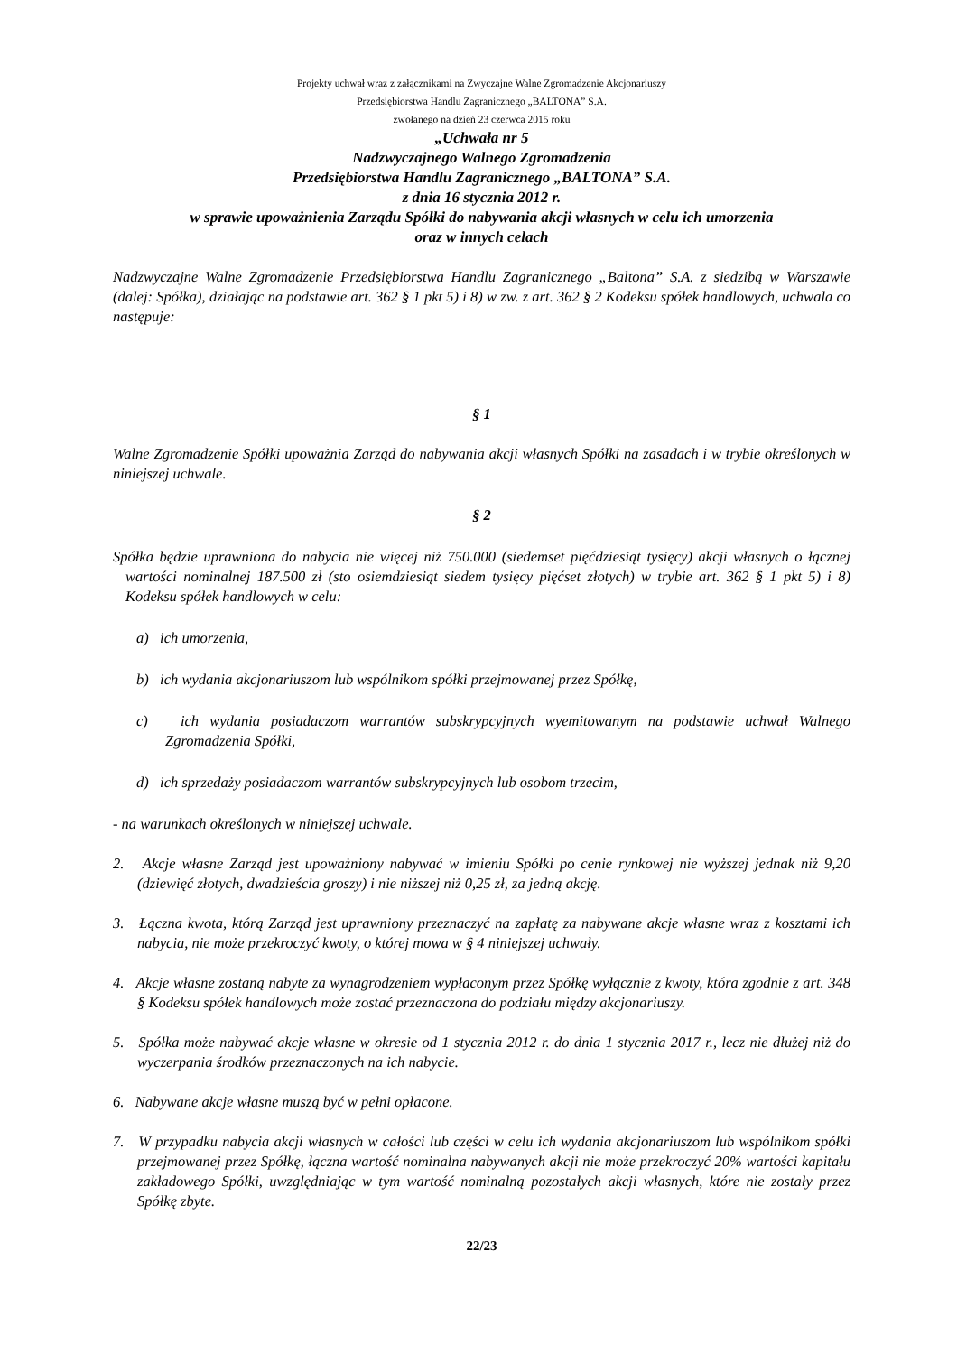Projekty uchwał wraz z załącznikami na Zwyczajne Walne Zgromadzenie Akcjonariuszy
Przedsiębiorstwa Handlu Zagranicznego „BALTONA” S.A.
zwołanego na dzień 23 czerwca 2015 roku
„Uchwała nr 5
Nadzwyczajnego Walnego Zgromadzenia
Przedsiębiorstwa Handlu Zagranicznego „BALTONA” S.A.
z dnia 16 stycznia 2012 r.
w sprawie upoważnienia Zarządu Spółki do nabywania akcji własnych w celu ich umorzenia
oraz w innych celach
Nadzwyczajne Walne Zgromadzenie Przedsiębiorstwa Handlu Zagranicznego „Baltona” S.A. z siedzibą w Warszawie (dalej: Spółka), działając na podstawie art. 362 § 1 pkt 5) i 8) w zw. z art. 362 § 2 Kodeksu spółek handlowych, uchwala co następuje:
§ 1
Walne Zgromadzenie Spółki upoważnia Zarząd do nabywania akcji własnych Spółki na zasadach i w trybie określonych w niniejszej uchwale.
§ 2
Spółka będzie uprawniona do nabycia nie więcej niż 750.000 (siedemset pięćdziesiąt tysięcy) akcji własnych o łącznej wartości nominalnej 187.500 zł (sto osiemdziesiąt siedem tysięcy pięćset złotych) w trybie art. 362 § 1 pkt 5) i 8) Kodeksu spółek handlowych w celu:
a) ich umorzenia,
b) ich wydania akcjonariuszom lub wspólnikom spółki przejmowanej przez Spółkę,
c) ich wydania posiadaczom warrantów subskrypcyjnych wyemitowanym na podstawie uchwał Walnego Zgromadzenia Spółki,
d) ich sprzedaży posiadaczom warrantów subskrypcyjnych lub osobom trzecim,
- na warunkach określonych w niniejszej uchwale.
2. Akcje własne Zarząd jest upoważniony nabywać w imieniu Spółki po cenie rynkowej nie wyższej jednak niż 9,20 (dziewięć złotych, dwadzieścia groszy) i nie niższej niż 0,25 zł, za jedną akcję.
3. Łączna kwota, którą Zarząd jest uprawniony przeznaczyć na zapłatę za nabywane akcje własne wraz z kosztami ich nabycia, nie może przekroczyć kwoty, o której mowa w § 4 niniejszej uchwały.
4. Akcje własne zostaną nabyte za wynagrodzeniem wypłaconym przez Spółkę wyłącznie z kwoty, która zgodnie z art. 348 § Kodeksu spółek handlowych może zostać przeznaczona do podziału między akcjonariuszy.
5. Spółka może nabywać akcje własne w okresie od 1 stycznia 2012 r. do dnia 1 stycznia 2017 r., lecz nie dłużej niż do wyczerpania środków przeznaczonych na ich nabycie.
6. Nabywane akcje własne muszą być w pełni opłacone.
7. W przypadku nabycia akcji własnych w całości lub części w celu ich wydania akcjonariuszom lub wspólnikom spółki przejmowanej przez Spółkę, łączna wartość nominalna nabywanych akcji nie może przekroczyć 20% wartości kapitału zakładowego Spółki, uwzględniając w tym wartość nominalną pozostałych akcji własnych, które nie zostały przez Spółkę zbyte.
22/23